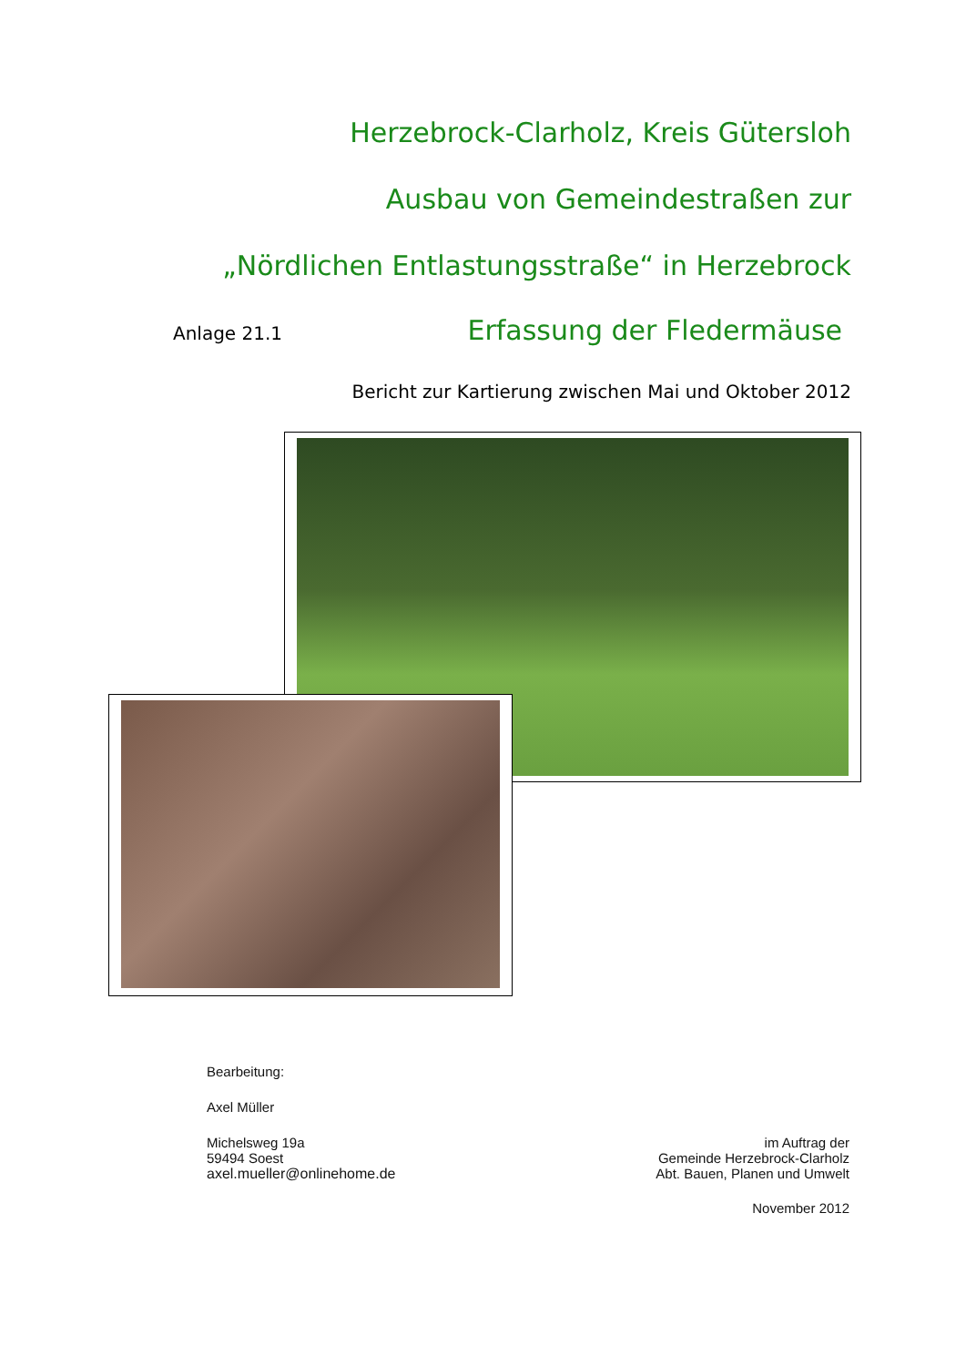Herzebrock-Clarholz, Kreis Gütersloh
Ausbau von Gemeindestraßen zur
„Nördlichen Entlastungsstraße“ in Herzebrock
Anlage 21.1 Erfassung der Fledermäuse
Bericht zur Kartierung zwischen Mai und Oktober 2012
Bearbeitung:
Axel Müller
Michelsweg 19a
59494 Soest
axel.mueller@onlinehome.de
im Auftrag der
Gemeinde Herzebrock-Clarholz
Abt. Bauen, Planen und Umwelt
November 2012